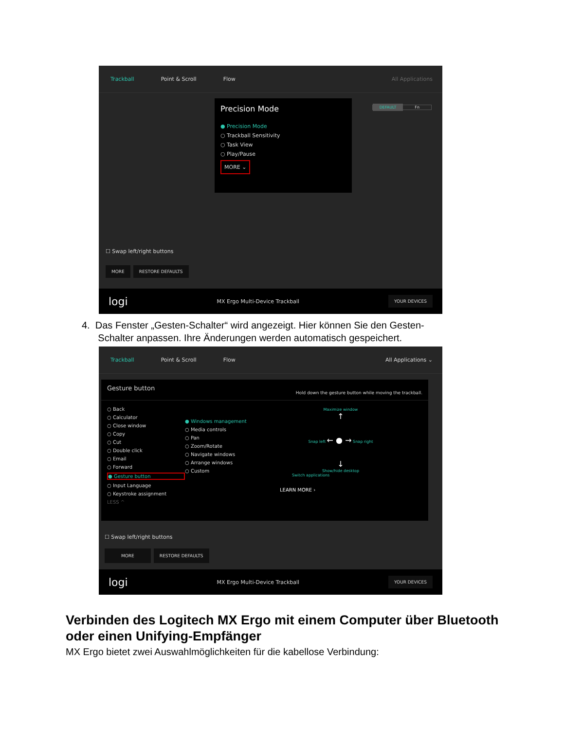Trackball Point & Scroll Flow All Applications
Precision Mode
● Precision Mode
○ Trackball Sensitivity
○ Task View
○ Play/Pause
MORE ⌄
DEFAULT Fn
☐ Swap left/right buttons
MORE RESTORE DEFAULTS
logi MX Ergo Multi-Device Trackball YOUR DEVICES
4. Das Fenster „Gesten-Schalter“ wird angezeigt. Hier können Sie den Gesten-
Schalter anpassen. Ihre Änderungen werden automatisch gespeichert.
Trackball Point & Scroll Flow All Applications ⌄
Gesture button Hold down the gesture button while moving the trackball.
○ Back
○ Calculator
○ Close window
○ Copy
○ Cut
○ Double click
○ Email
○ Forward
● Gesture button
○ Input Language
○ Keystroke assignment
LESS ^
● Windows management
○ Media controls
○ Pan
○ Zoom/Rotate
○ Navigate windows
○ Arrange windows
○ Custom
Maximize window
↑
Snap left ← ● → Snap right
↓
Show/hide desktop
Switch applications
LEARN MORE ›
☐ Swap left/right buttons
MORE RESTORE DEFAULTS
logi MX Ergo Multi-Device Trackball YOUR DEVICES
Verbinden des Logitech MX Ergo mit einem Computer über Bluetooth oder einen Unifying-Empfänger
MX Ergo bietet zwei Auswahlmöglichkeiten für die kabellose Verbindung: